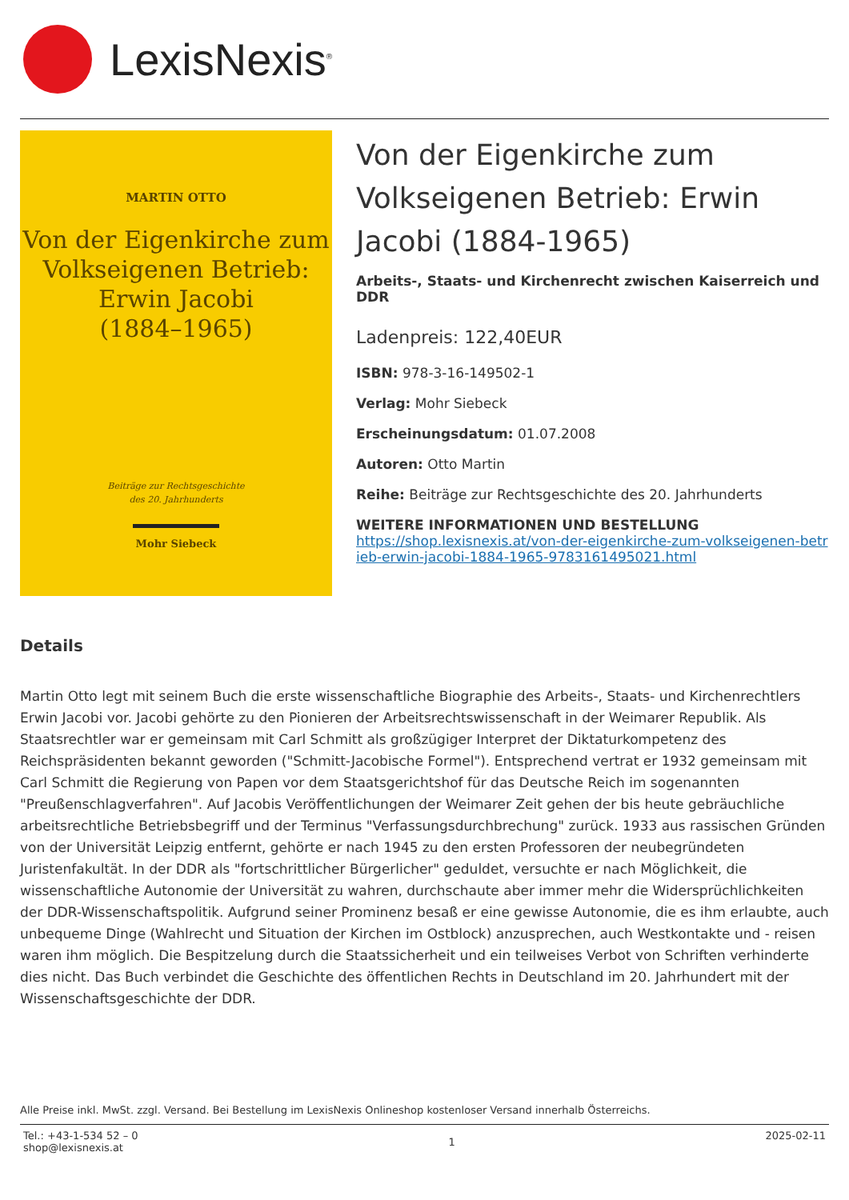LexisNexis<sup>®</sup>
MARTIN OTTO
Von der Eigenkirche zum
Volkseigenen Betrieb:
Erwin Jacobi
(1884–1965)
Beiträge zur Rechtsgeschichte
des 20. Jahrhunderts
Mohr Siebeck
Von der Eigenkirche zum Volkseigenen Betrieb: Erwin Jacobi (1884-1965)
Arbeits-, Staats- und Kirchenrecht zwischen Kaiserreich und DDR
Ladenpreis: 122,40EUR
ISBN: 978-3-16-149502-1
Verlag: Mohr Siebeck
Erscheinungsdatum: 01.07.2008
Autoren: Otto Martin
Reihe: Beiträge zur Rechtsgeschichte des 20. Jahrhunderts
WEITERE INFORMATIONEN UND BESTELLUNG
https://shop.lexisnexis.at/von-der-eigenkirche-zum-volkseigenen-betrieb-erwin-jacobi-1884-1965-9783161495021.html
Details
Martin Otto legt mit seinem Buch die erste wissenschaftliche Biographie des Arbeits-, Staats- und Kirchenrechtlers Erwin Jacobi vor. Jacobi gehörte zu den Pionieren der Arbeitsrechtswissenschaft in der Weimarer Republik. Als Staatsrechtler war er gemeinsam mit Carl Schmitt als großzügiger Interpret der Diktaturkompetenz des Reichspräsidenten bekannt geworden ("Schmitt-Jacobische Formel"). Entsprechend vertrat er 1932 gemeinsam mit Carl Schmitt die Regierung von Papen vor dem Staatsgerichtshof für das Deutsche Reich im sogenannten "Preußenschlagverfahren". Auf Jacobis Veröffentlichungen der Weimarer Zeit gehen der bis heute gebräuchliche arbeitsrechtliche Betriebsbegriff und der Terminus "Verfassungsdurchbrechung" zurück. 1933 aus rassischen Gründen von der Universität Leipzig entfernt, gehörte er nach 1945 zu den ersten Professoren der neubegründeten Juristenfakultät. In der DDR als "fortschrittlicher Bürgerlicher" geduldet, versuchte er nach Möglichkeit, die wissenschaftliche Autonomie der Universität zu wahren, durchschaute aber immer mehr die Widersprüchlichkeiten der DDR-Wissenschaftspolitik. Aufgrund seiner Prominenz besaß er eine gewisse Autonomie, die es ihm erlaubte, auch unbequeme Dinge (Wahlrecht und Situation der Kirchen im Ostblock) anzusprechen, auch Westkontakte und - reisen waren ihm möglich. Die Bespitzelung durch die Staatssicherheit und ein teilweises Verbot von Schriften verhinderte dies nicht. Das Buch verbindet die Geschichte des öffentlichen Rechts in Deutschland im 20. Jahrhundert mit der Wissenschaftsgeschichte der DDR.
Alle Preise inkl. MwSt. zzgl. Versand. Bei Bestellung im LexisNexis Onlineshop kostenloser Versand innerhalb Österreichs.
Tel.: +43-1-534 52 – 0
shop@lexisnexis.at
1
2025-02-11